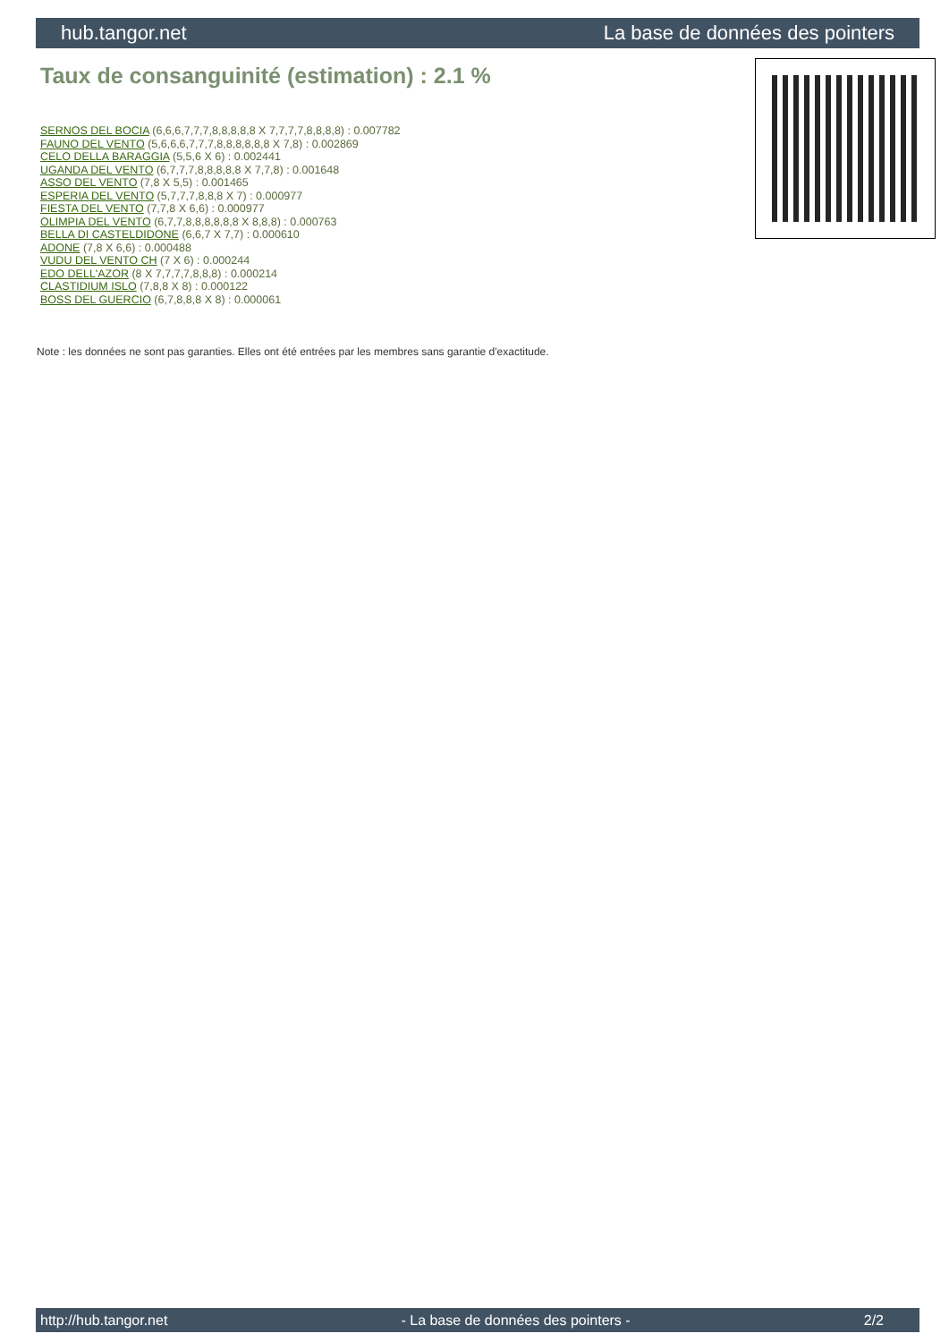hub.tangor.net La base de données des pointers
Taux de consanguinité (estimation) : 2.1 %
SERNOS DEL BOCIA (6,6,6,7,7,7,8,8,8,8,8 X 7,7,7,7,8,8,8,8) : 0.007782
FAUNO DEL VENTO (5,6,6,6,7,7,7,8,8,8,8,8,8 X 7,8) : 0.002869
CELO DELLA BARAGGIA (5,5,6 X 6) : 0.002441
UGANDA DEL VENTO (6,7,7,7,8,8,8,8,8 X 7,7,8) : 0.001648
ASSO DEL VENTO (7,8 X 5,5) : 0.001465
ESPERIA DEL VENTO (5,7,7,7,8,8,8 X 7) : 0.000977
FIESTA DEL VENTO (7,7,8 X 6,6) : 0.000977
OLIMPIA DEL VENTO (6,7,7,8,8,8,8,8,8 X 8,8,8) : 0.000763
BELLA DI CASTELDIDONE (6,6,7 X 7,7) : 0.000610
ADONE (7,8 X 6,6) : 0.000488
VUDU DEL VENTO CH (7 X 6) : 0.000244
EDO DELL'AZOR (8 X 7,7,7,7,8,8,8) : 0.000214
CLASTIDIUM ISLO (7,8,8 X 8) : 0.000122
BOSS DEL GUERCIO (6,7,8,8,8 X 8) : 0.000061
Note : les données ne sont pas garanties. Elles ont été entrées par les membres sans garantie d'exactitude.
http://hub.tangor.net - La base de données des pointers - 2/2